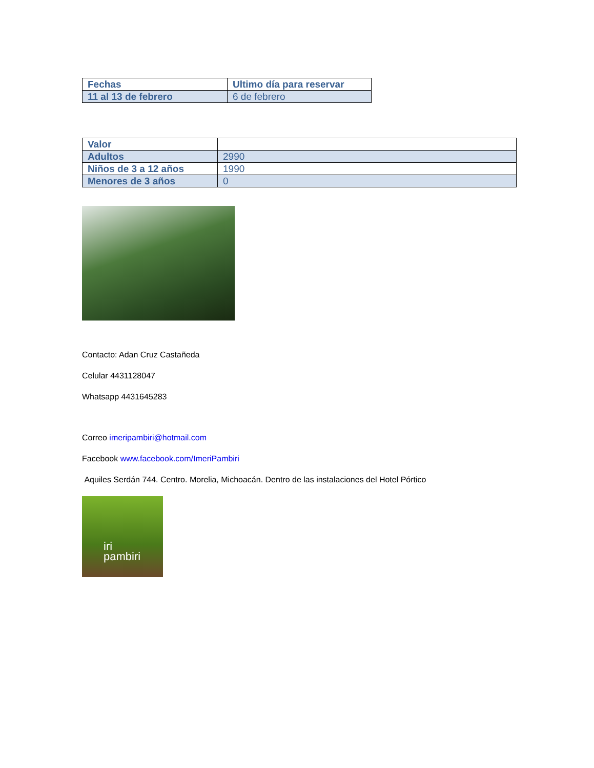| Fechas | Ultimo día para reservar |
| 11 al 13 de febrero | 6 de febrero |
| Valor | |
| Adultos | 2990 |
| Niños de 3 a 12 años | 1990 |
| Menores de 3 años | 0 |
Contacto: Adan Cruz Castañeda
Celular 4431128047
Whatsapp 4431645283
Correo imeripambiri@hotmail.com
Facebook www.facebook.com/ImeriPambiri
Aquiles Serdán 744. Centro. Morelia, Michoacán. Dentro de las instalaciones del Hotel Pórtico
iri
pambiri